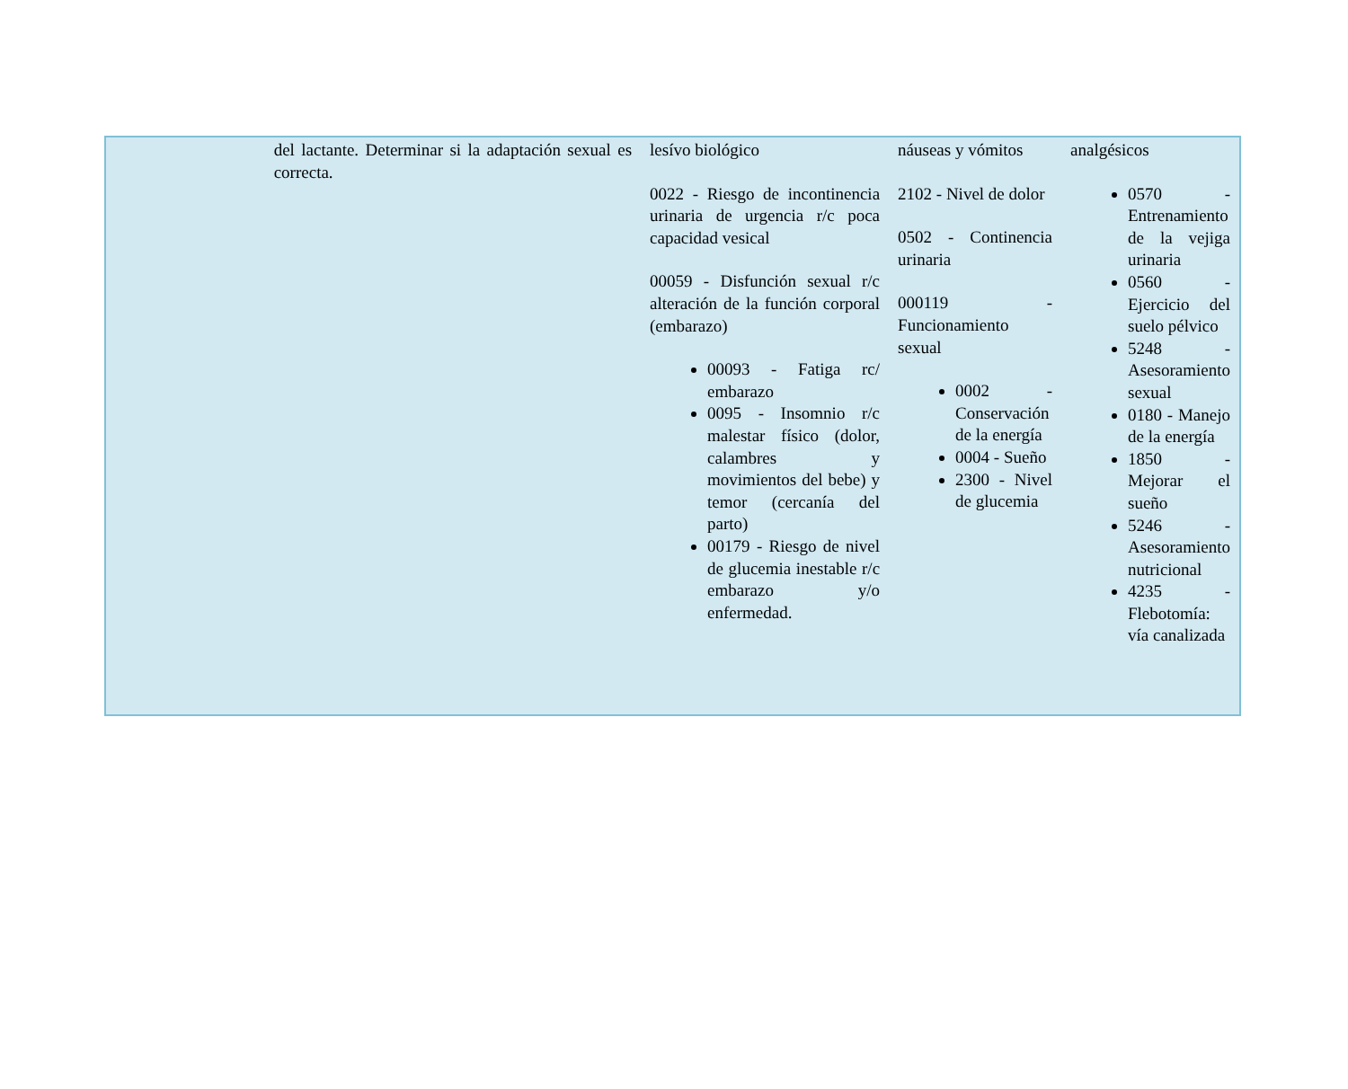| | del lactante. Determinar si la adaptación sexual es correcta. | lesívo biológico 0022 - Riesgo de incontinencia urinaria de urgencia r/c poca capacidad vesical 00059 - Disfunción sexual r/c alteración de la función corporal (embarazo) 00093 - Fatiga rc/ embarazo 0095 - Insomnio r/c malestar físico (dolor, calambres y movimientos del bebe) y temor (cercanía del parto) 00179 - Riesgo de nivel de glucemia inestable r/c embarazo y/o enfermedad. | náuseas y vómitos 2102 - Nivel de dolor 0502 - Continencia urinaria 000119 - Funcionamiento sexual 0002 - Conservación de la energía 0004 - Sueño 2300 - Nivel de glucemia | analgésicos 0570 - Entrenamiento de la vejiga urinaria 0560 - Ejercicio del suelo pélvico 5248 - Asesoramiento sexual 0180 - Manejo de la energía 1850 - Mejorar el sueño 5246 - Asesoramiento nutricional 4235 - Flebotomía: vía canalizada |